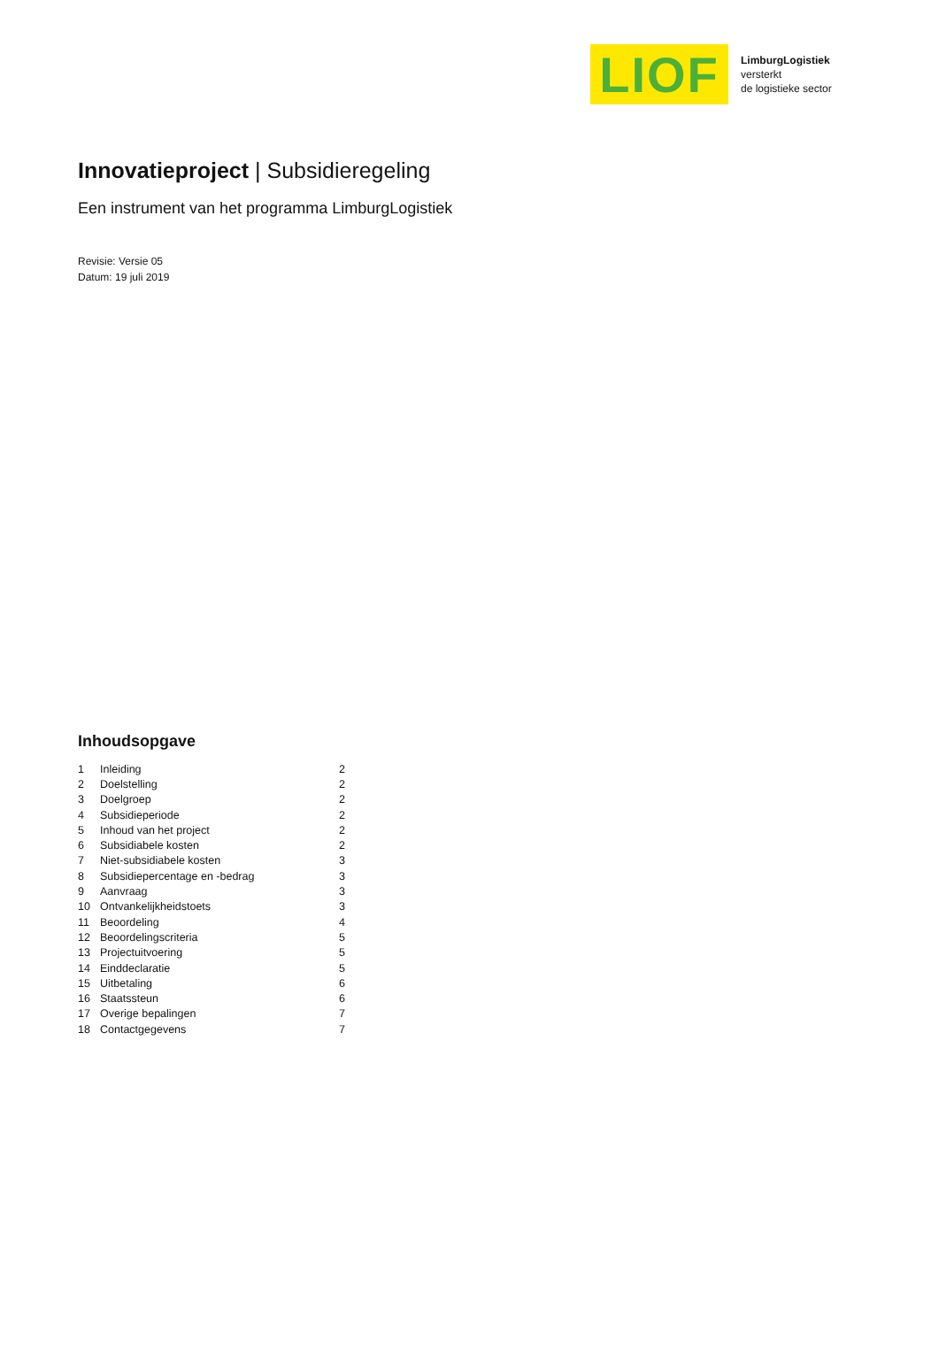LIOF
LimburgLogistiek
versterkt
de logistieke sector
Innovatieproject | Subsidieregeling
Een instrument van het programma LimburgLogistiek
Revisie: Versie 05
Datum: 19 juli 2019
Inhoudsopgave
| 1 | Inleiding | 2 |
| 2 | Doelstelling | 2 |
| 3 | Doelgroep | 2 |
| 4 | Subsidieperiode | 2 |
| 5 | Inhoud van het project | 2 |
| 6 | Subsidiabele kosten | 2 |
| 7 | Niet-subsidiabele kosten | 3 |
| 8 | Subsidiepercentage en -bedrag | 3 |
| 9 | Aanvraag | 3 |
| 10 | Ontvankelijkheidstoets | 3 |
| 11 | Beoordeling | 4 |
| 12 | Beoordelingscriteria | 5 |
| 13 | Projectuitvoering | 5 |
| 14 | Einddeclaratie | 5 |
| 15 | Uitbetaling | 6 |
| 16 | Staatssteun | 6 |
| 17 | Overige bepalingen | 7 |
| 18 | Contactgegevens | 7 |